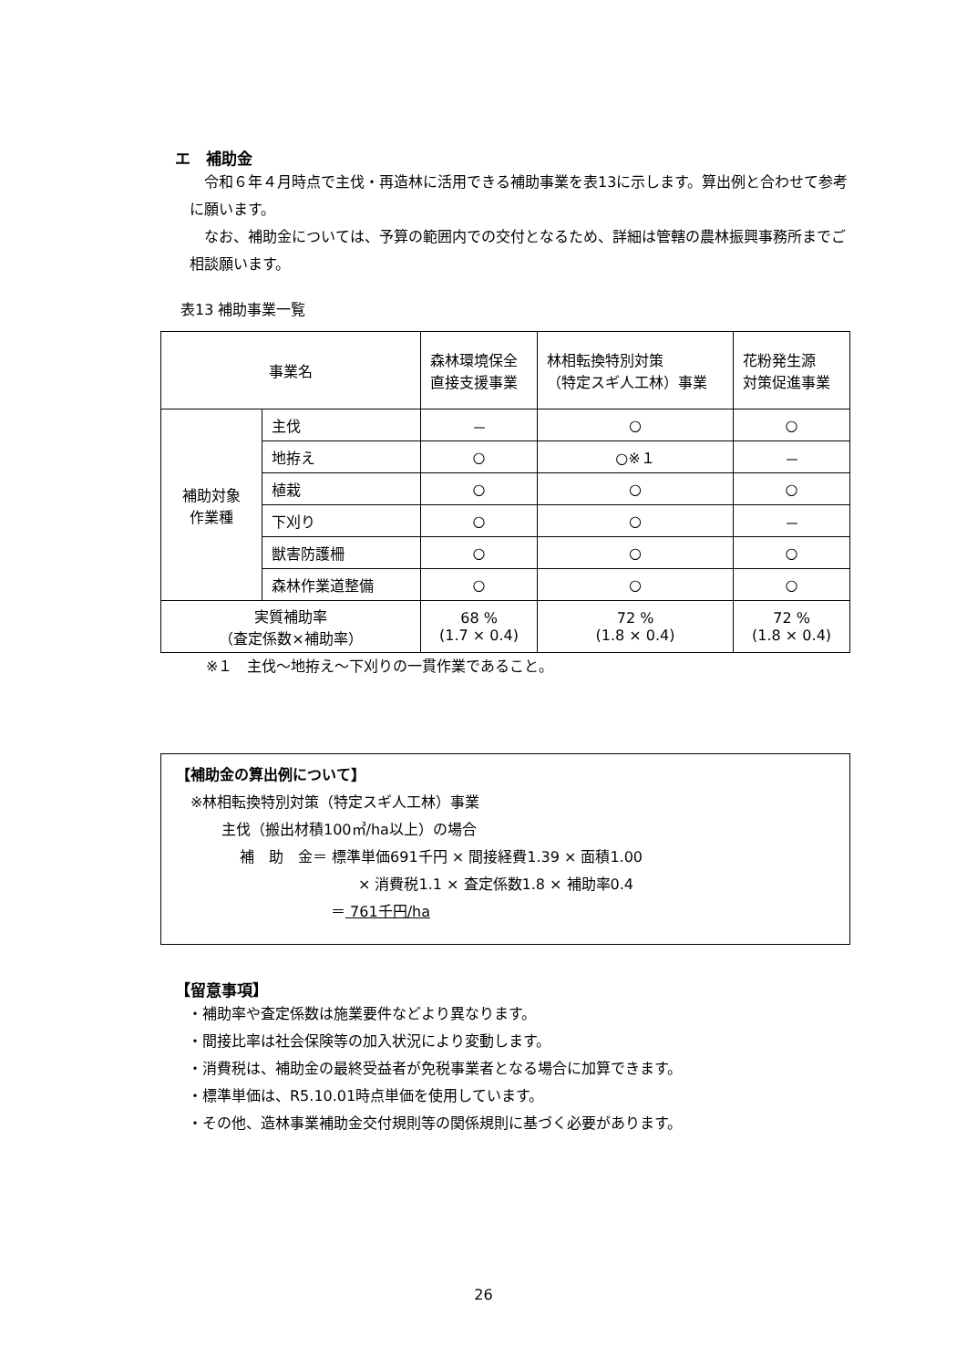エ　補助金
　令和６年４月時点で主伐・再造林に活用できる補助事業を表13に示します。算出例と合わせて参考に願います。
　なお、補助金については、予算の範囲内での交付となるため、詳細は管轄の農林振興事務所までご相談願います。
表13 補助事業一覧
| 事業名 | | 森林環境保全 直接支援事業 | 林相転換特別対策 （特定スギ人工林）事業 | 花粉発生源 対策促進事業 |
| --- | --- | --- | --- | --- |
| 補助対象 作業種 | 主伐 | － | ○ | ○ |
| | 地拵え | ○ | ○※１ | － |
| | 植栽 | ○ | ○ | ○ |
| | 下刈り | ○ | ○ | － |
| | 獣害防護柵 | ○ | ○ | ○ |
| | 森林作業道整備 | ○ | ○ | ○ |
| 実質補助率 （査定係数×補助率） | | 68 % (1.7 × 0.4) | 72 % (1.8 × 0.4) | 72 % (1.8 × 0.4) |
※１　主伐～地拵え～下刈りの一貫作業であること。
【補助金の算出例について】
※林相転換特別対策（特定スギ人工林）事業
主伐（搬出材積100㎥/ha以上）の場合
補　助　金＝ 標準単価691千円 × 間接経費1.39 × 面積1.00
× 消費税1.1 × 査定係数1.8 × 補助率0.4
＝ 761千円/ha
【留意事項】
・補助率や査定係数は施業要件などより異なります。
・間接比率は社会保険等の加入状況により変動します。
・消費税は、補助金の最終受益者が免税事業者となる場合に加算できます。
・標準単価は、R5.10.01時点単価を使用しています。
・その他、造林事業補助金交付規則等の関係規則に基づく必要があります。
26